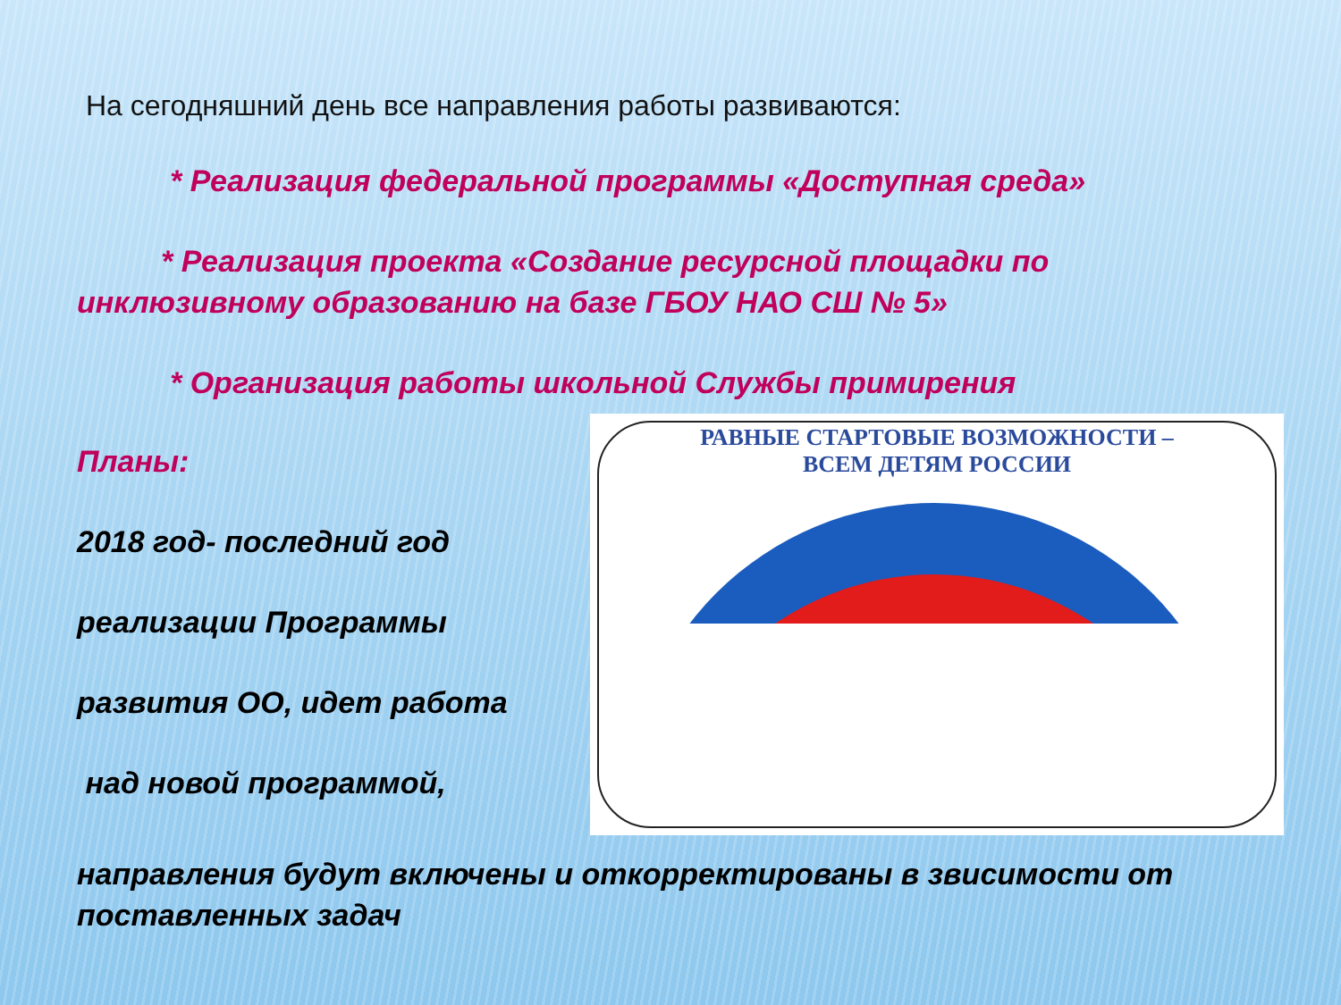На сегодняшний день все направления работы развиваются:
* Реализация федеральной программы «Доступная среда»
* Реализация проекта «Создание ресурсной площадки по
инклюзивному образованию на базе ГБОУ НАО СШ № 5»
* Организация работы школьной Службы примирения
Планы:
2018 год- последний год
реализации Программы
развития ОО, идет работа
над новой программой,
РАВНЫЕ СТАРТОВЫЕ ВОЗМОЖНОСТИ –
ВСЕМ ДЕТЯМ РОССИИ
направления будут включены и откорректированы в звисимости от поставленных задач